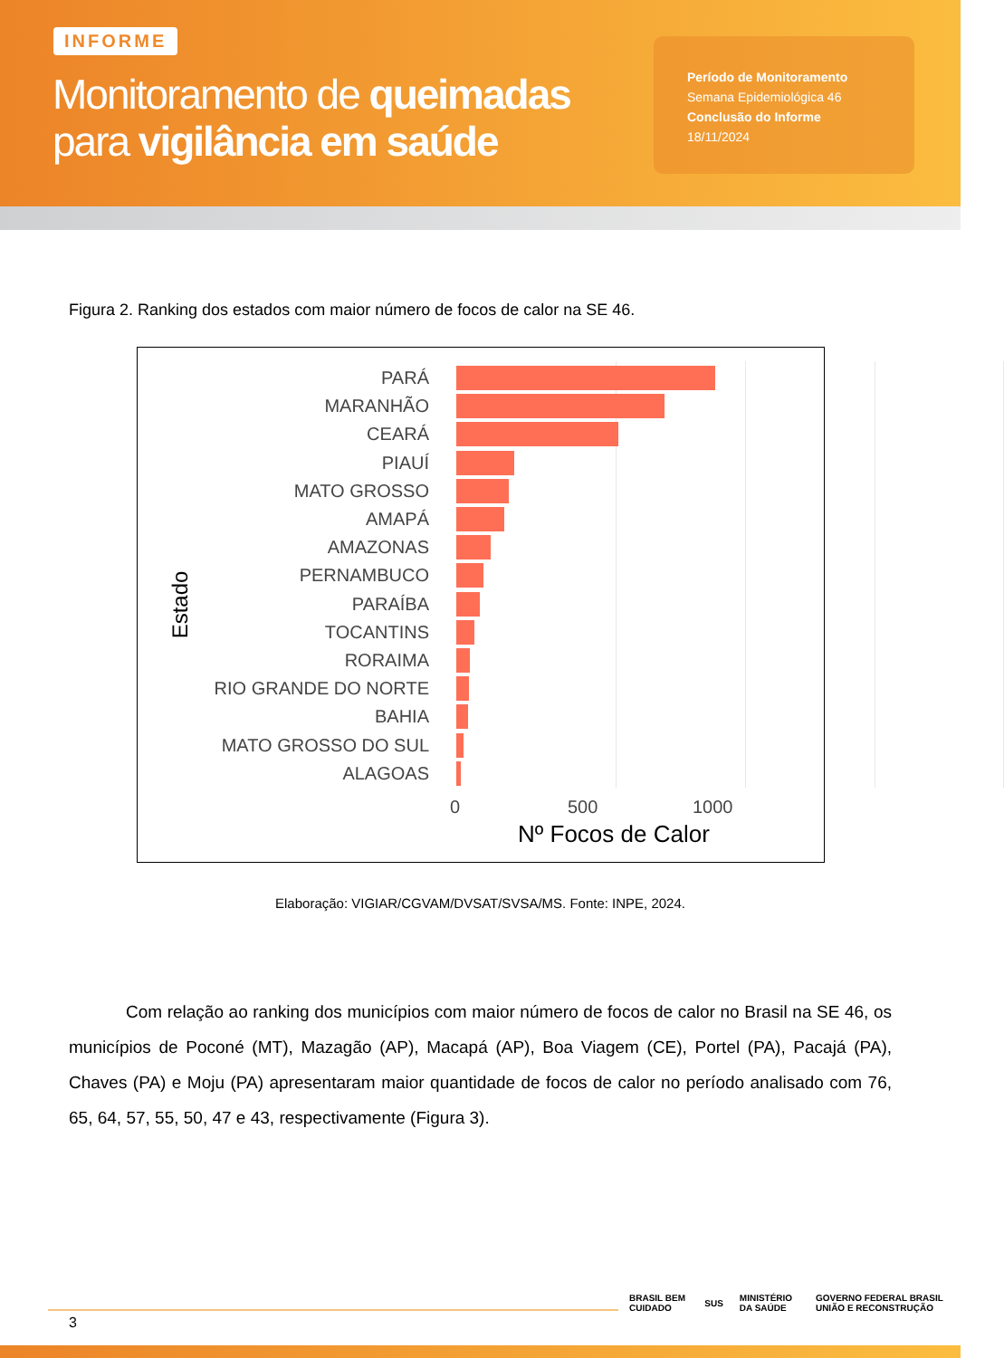INFORME
Monitoramento de queimadas
para vigilância em saúde
Período de Monitoramento
Semana Epidemiológica 46
Conclusão do Informe
18/11/2024
Figura 2. Ranking dos estados com maior número de focos de calor na SE 46.
Estado
PARÁ
MARANHÃO
CEARÁ
PIAUÍ
MATO GROSSO
AMAPÁ
AMAZONAS
PERNAMBUCO
PARAÍBA
TOCANTINS
RORAIMA
RIO GRANDE DO NORTE
BAHIA
MATO GROSSO DO SUL
ALAGOAS
0 500 1000
Nº Focos de Calor
Elaboração: VIGIAR/CGVAM/DVSAT/SVSA/MS. Fonte: INPE, 2024.
Com relação ao ranking dos municípios com maior número de focos de calor no Brasil na SE 46, os municípios de Poconé (MT), Mazagão (AP), Macapá (AP), Boa Viagem (CE), Portel (PA), Pacajá (PA), Chaves (PA) e Moju (PA) apresentaram maior quantidade de focos de calor no período analisado com 76, 65, 64, 57, 55, 50, 47 e 43, respectivamente (Figura 3).
3
BRASIL BEM CUIDADO SUS MINISTÉRIO DA SAÚDE GOVERNO FEDERAL BRASIL UNIÃO E RECONSTRUÇÃO